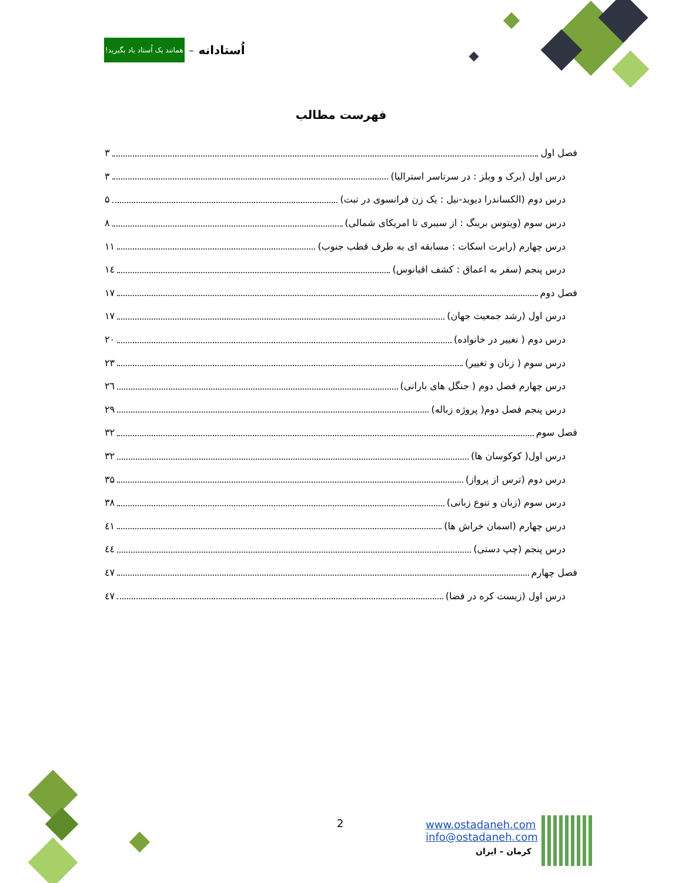همانند یک اُستاد یاد بگیرید! – اُستادانه
فهرست مطالب
فصل اول ۳
درس اول (برک و ویلز : در سرتاسر استرالیا) ۳
درس دوم (الکساندرا دیوید-نیل : یک زن فرانسوی در تبت) ۵
درس سوم (ویتوس برینگ : از سیبری تا امریکای شمالی) ۸
درس چهارم (رابرت اسکات : مسابقه ای به طرف قطب جنوب) ۱۱
درس پنجم (سفر به اعماق : کشف اقیانوس) ۱٤
فصل دوم ۱۷
درس اول (رشد جمعیت جهان) ۱۷
درس دوم ( تغییر در خانواده) ۲۰
درس سوم ( زنان و تغییر) ۲۳
درس چهارم فصل دوم ( جنگل های بارانی) ۲٦
درس پنجم فصل دوم( پروژه زباله) ۲۹
فصل سوم ۳۲
درس اول( کوکوسان ها) ۳۲
درس دوم (ترس از پرواز) ۳۵
درس سوم (زبان و تنوع زبانی) ۳۸
درس چهارم (اسمان خراش ها) ٤۱
درس پنجم (چپ دستی) ٤٤
فصل چهارم ٤۷
درس اول (زیست کره در فضا) ٤۷
2
www.ostadaneh.com
info@ostadaneh.com
کرمان – ایران